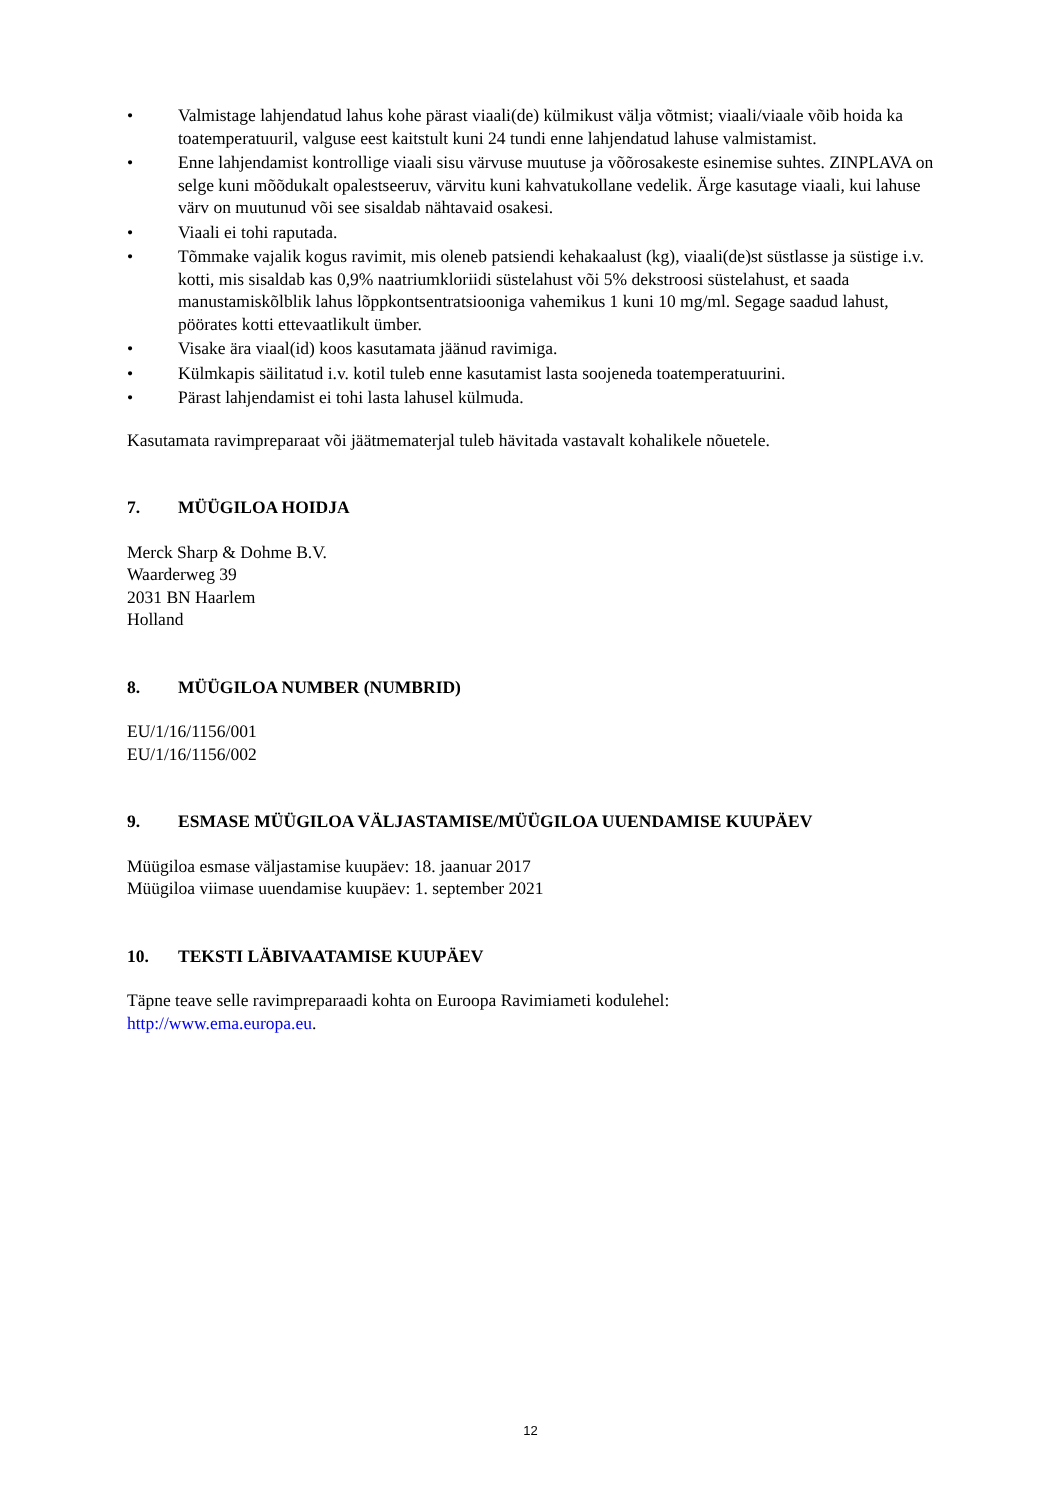• Valmistage lahjendatud lahus kohe pärast viaali(de) külmikust välja võtmist; viaali/viaale võib hoida ka toatemperatuuril, valguse eest kaitstult kuni 24 tundi enne lahjendatud lahuse valmistamist.
• Enne lahjendamist kontrollige viaali sisu värvuse muutuse ja võõrosakeste esinemise suhtes. ZINPLAVA on selge kuni mõõdukalt opalestseeruv, värvitu kuni kahvatukollane vedelik. Ärge kasutage viaali, kui lahuse värv on muutunud või see sisaldab nähtavaid osakesi.
• Viaali ei tohi raputada.
• Tõmmake vajalik kogus ravimit, mis oleneb patsiendi kehakaalust (kg), viaali(de)st süstlasse ja süstige i.v. kotti, mis sisaldab kas 0,9% naatriumkloriidi süstelahust või 5% dekstroosi süstelahust, et saada manustamiskõlblik lahus lõppkontsentratsiooniga vahemikus 1 kuni 10 mg/ml. Segage saadud lahust, pöörates kotti ettevaatlikult ümber.
• Visake ära viaal(id) koos kasutamata jäänud ravimiga.
• Külmkapis säilitatud i.v. kotil tuleb enne kasutamist lasta soojeneda toatemperatuurini.
• Pärast lahjendamist ei tohi lasta lahusel külmuda.
Kasutamata ravimpreparaat või jäätmematerjal tuleb hävitada vastavalt kohalikele nõuetele.
7. MÜÜGILOA HOIDJA
Merck Sharp & Dohme B.V.
Waarderweg 39
2031 BN Haarlem
Holland
8. MÜÜGILOA NUMBER (NUMBRID)
EU/1/16/1156/001
EU/1/16/1156/002
9. ESMASE MÜÜGILOA VÄLJASTAMISE/MÜÜGILOA UUENDAMISE KUUPÄEV
Müügiloa esmase väljastamise kuupäev: 18. jaanuar 2017
Müügiloa viimase uuendamise kuupäev: 1. september 2021
10. TEKSTI LÄBIVAATAMISE KUUPÄEV
Täpne teave selle ravimpreparaadi kohta on Euroopa Ravimiameti kodulehel:
http://www.ema.europa.eu.
12